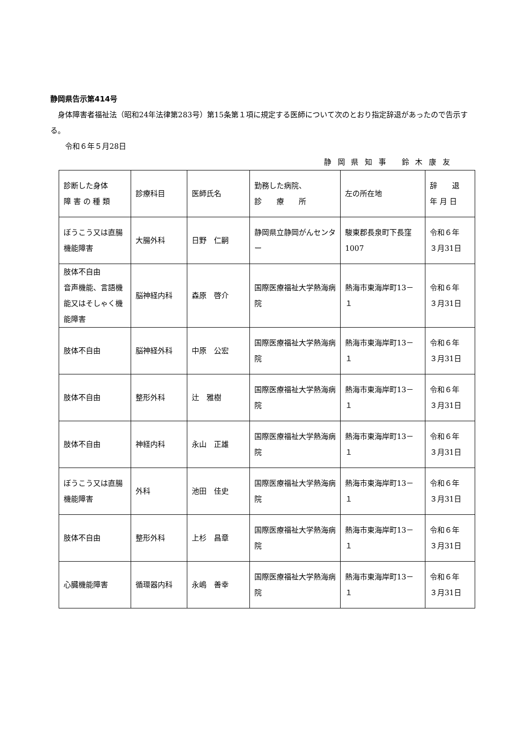静岡県告示第414号
　身体障害者福祉法（昭和24年法律第283号）第15条第１項に規定する医師について次のとおり指定辞退があったので告示する。
　　令和６年５月28日
静 岡 県 知 事　 鈴 木 康 友
| 診断した身体 障 害 の 種 類 | 診療科目 | 医師氏名 | 勤務した病院、 診 療 所 | 左の所在地 | 辞 退 年 月 日 |
| ぼうこう又は直腸機能障害 | 大腸外科 | 日野 仁嗣 | 静岡県立静岡がんセンター | 駿東郡長泉町下長窪1007 | 令和６年 ３月31日 |
| 肢体不自由 音声機能、言語機能又はそしゃく機能障害 | 脳神経内科 | 森原 啓介 | 国際医療福祉大学熱海病院 | 熱海市東海岸町13－１ | 令和６年 ３月31日 |
| 肢体不自由 | 脳神経外科 | 中原 公宏 | 国際医療福祉大学熱海病院 | 熱海市東海岸町13－１ | 令和６年 ３月31日 |
| 肢体不自由 | 整形外科 | 辻 雅樹 | 国際医療福祉大学熱海病院 | 熱海市東海岸町13－１ | 令和６年 ３月31日 |
| 肢体不自由 | 神経内科 | 永山 正雄 | 国際医療福祉大学熱海病院 | 熱海市東海岸町13－１ | 令和６年 ３月31日 |
| ぼうこう又は直腸機能障害 | 外科 | 池田 佳史 | 国際医療福祉大学熱海病院 | 熱海市東海岸町13－１ | 令和６年 ３月31日 |
| 肢体不自由 | 整形外科 | 上杉 昌章 | 国際医療福祉大学熱海病院 | 熱海市東海岸町13－１ | 令和６年 ３月31日 |
| 心臓機能障害 | 循環器内科 | 永嶋 善幸 | 国際医療福祉大学熱海病院 | 熱海市東海岸町13－１ | 令和６年 ３月31日 |